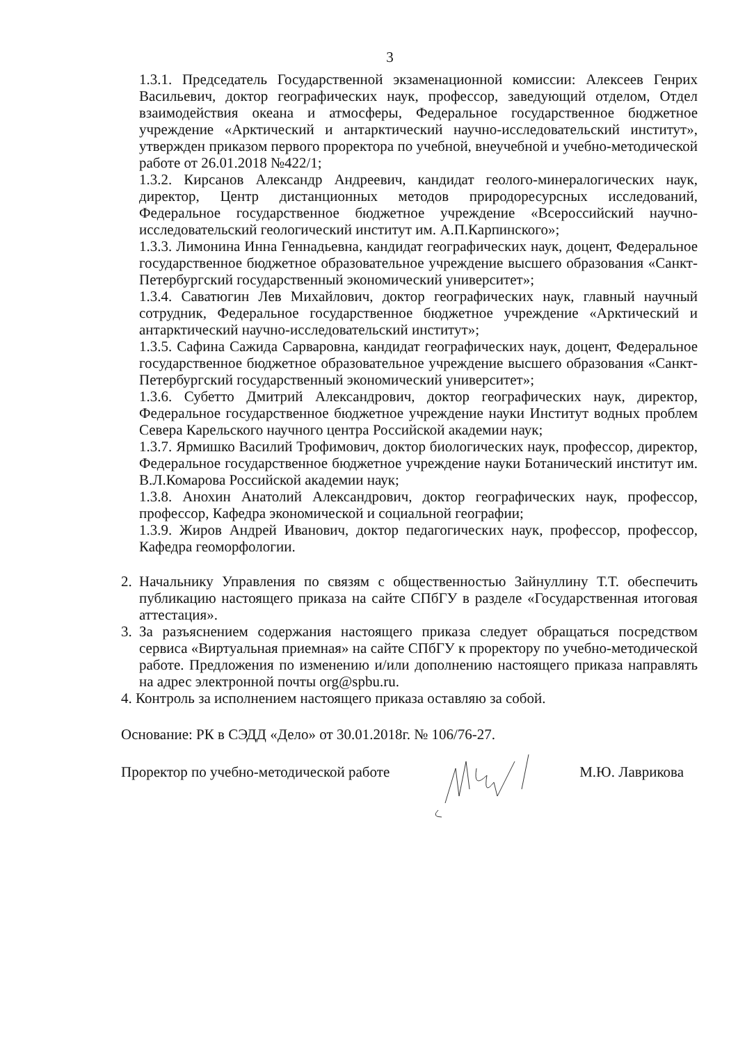3
1.3.1. Председатель Государственной экзаменационной комиссии: Алексеев Генрих Васильевич, доктор географических наук, профессор, заведующий отделом, Отдел взаимодействия океана и атмосферы, Федеральное государственное бюджетное учреждение «Арктический и антарктический научно-исследовательский институт», утвержден приказом первого проректора по учебной, внеучебной и учебно-методической работе от 26.01.2018 №422/1;
1.3.2. Кирсанов Александр Андреевич, кандидат геолого-минералогических наук, директор, Центр дистанционных методов природоресурсных исследований, Федеральное государственное бюджетное учреждение «Всероссийский научно-исследовательский геологический институт им. А.П.Карпинского»;
1.3.3. Лимонина Инна Геннадьевна, кандидат географических наук, доцент, Федеральное государственное бюджетное образовательное учреждение высшего образования «Санкт-Петербургский государственный экономический университет»;
1.3.4. Саватюгин Лев Михайлович, доктор географических наук, главный научный сотрудник, Федеральное государственное бюджетное учреждение «Арктический и антарктический научно-исследовательский институт»;
1.3.5. Сафина Сажида Сарваровна, кандидат географических наук, доцент, Федеральное государственное бюджетное образовательное учреждение высшего образования «Санкт-Петербургский государственный экономический университет»;
1.3.6. Субетто Дмитрий Александрович, доктор географических наук, директор, Федеральное государственное бюджетное учреждение науки Институт водных проблем Севера Карельского научного центра Российской академии наук;
1.3.7. Ярмишко Василий Трофимович, доктор биологических наук, профессор, директор, Федеральное государственное бюджетное учреждение науки Ботанический институт им. В.Л.Комарова Российской академии наук;
1.3.8. Анохин Анатолий Александрович, доктор географических наук, профессор, профессор, Кафедра экономической и социальной географии;
1.3.9. Жиров Андрей Иванович, доктор педагогических наук, профессор, профессор, Кафедра геоморфологии.
2. Начальнику Управления по связям с общественностью Зайнуллину Т.Т. обеспечить публикацию настоящего приказа на сайте СПбГУ в разделе «Государственная итоговая аттестация».
3. За разъяснением содержания настоящего приказа следует обращаться посредством сервиса «Виртуальная приемная» на сайте СПбГУ к проректору по учебно-методической работе. Предложения по изменению и/или дополнению настоящего приказа направлять на адрес электронной почты org@spbu.ru.
4. Контроль за исполнением настоящего приказа оставляю за собой.
Основание: РК в СЭДД «Дело» от 30.01.2018г. № 106/76-27.
Проректор по учебно-методической работе М.Ю. Лаврикова